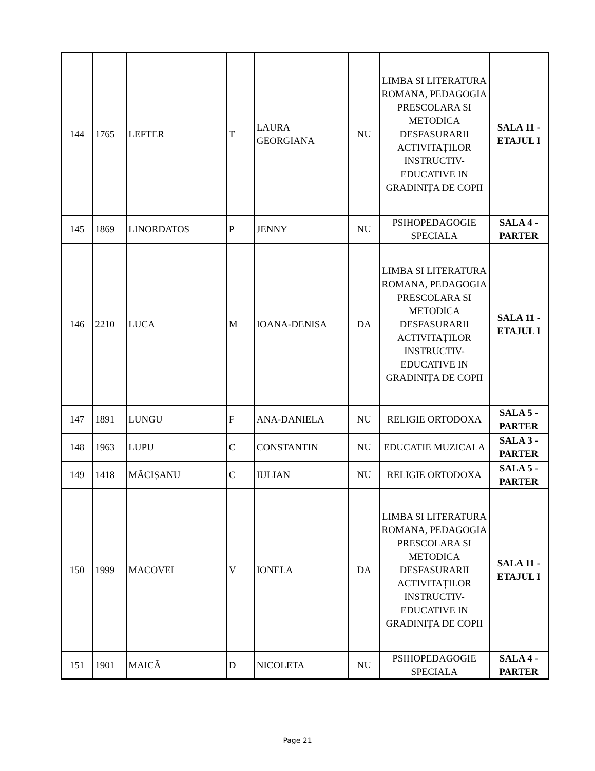| 144 | 1765 | LEFTER | T | LAURA GEORGIANA | NU | LIMBA SI LITERATURA ROMANA, PEDAGOGIA PRESCOLARA SI METODICA DESFASURARII ACTIVITAȚILOR INSTRUCTIV-EDUCATIVE IN GRADINIȚA DE COPII | SALA 11 - ETAJUL I |
| 145 | 1869 | LINORDATOS | P | JENNY | NU | PSIHOPEDAGOGIE SPECIALA | SALA 4 - PARTER |
| 146 | 2210 | LUCA | M | IOANA-DENISA | DA | LIMBA SI LITERATURA ROMANA, PEDAGOGIA PRESCOLARA SI METODICA DESFASURARII ACTIVITAȚILOR INSTRUCTIV-EDUCATIVE IN GRADINIȚA DE COPII | SALA 11 - ETAJUL I |
| 147 | 1891 | LUNGU | F | ANA-DANIELA | NU | RELIGIE ORTODOXA | SALA 5 - PARTER |
| 148 | 1963 | LUPU | C | CONSTANTIN | NU | EDUCATIE MUZICALA | SALA 3 - PARTER |
| 149 | 1418 | MĂCIȘANU | C | IULIAN | NU | RELIGIE ORTODOXA | SALA 5 - PARTER |
| 150 | 1999 | MACOVEI | V | IONELA | DA | LIMBA SI LITERATURA ROMANA, PEDAGOGIA PRESCOLARA SI METODICA DESFASURARII ACTIVITAȚILOR INSTRUCTIV-EDUCATIVE IN GRADINIȚA DE COPII | SALA 11 - ETAJUL I |
| 151 | 1901 | MAICĂ | D | NICOLETA | NU | PSIHOPEDAGOGIE SPECIALA | SALA 4 - PARTER |
Page 21